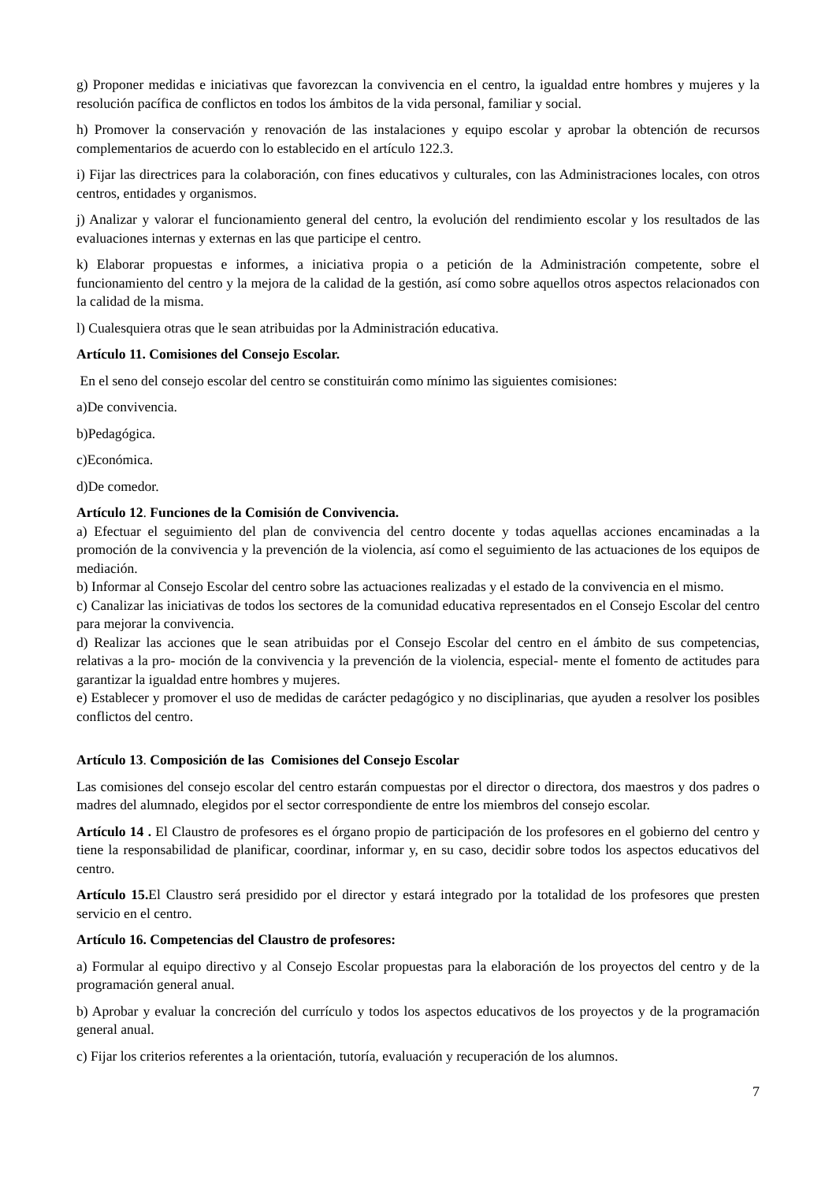g) Proponer medidas e iniciativas que favorezcan la convivencia en el centro, la igualdad entre hombres y mujeres y la resolución pacífica de conflictos en todos los ámbitos de la vida personal, familiar y social.
h) Promover la conservación y renovación de las instalaciones y equipo escolar y aprobar la obtención de recursos complementarios de acuerdo con lo establecido en el artículo 122.3.
i) Fijar las directrices para la colaboración, con fines educativos y culturales, con las Administraciones locales, con otros centros, entidades y organismos.
j) Analizar y valorar el funcionamiento general del centro, la evolución del rendimiento escolar y los resultados de las evaluaciones internas y externas en las que participe el centro.
k) Elaborar propuestas e informes, a iniciativa propia o a petición de la Administración competente, sobre el funcionamiento del centro y la mejora de la calidad de la gestión, así como sobre aquellos otros aspectos relacionados con la calidad de la misma.
l) Cualesquiera otras que le sean atribuidas por la Administración educativa.
Artículo 11. Comisiones del Consejo Escolar.
En el seno del consejo escolar del centro se constituirán como mínimo las siguientes comisiones:
a)De convivencia.
b)Pedagógica.
c)Económica.
d)De comedor.
Artículo 12. Funciones de la Comisión de Convivencia.
a) Efectuar el seguimiento del plan de convivencia del centro docente y todas aquellas acciones encaminadas a la promoción de la convivencia y la prevención de la violencia, así como el seguimiento de las actuaciones de los equipos de mediación.
b) Informar al Consejo Escolar del centro sobre las actuaciones realizadas y el estado de la convivencia en el mismo.
c) Canalizar las iniciativas de todos los sectores de la comunidad educativa representados en el Consejo Escolar del centro para mejorar la convivencia.
d) Realizar las acciones que le sean atribuidas por el Consejo Escolar del centro en el ámbito de sus competencias, relativas a la pro- moción de la convivencia y la prevención de la violencia, especial- mente el fomento de actitudes para garantizar la igualdad entre hombres y mujeres.
e) Establecer y promover el uso de medidas de carácter pedagógico y no disciplinarias, que ayuden a resolver los posibles conflictos del centro.
Artículo 13. Composición de las Comisiones del Consejo Escolar
Las comisiones del consejo escolar del centro estarán compuestas por el director o directora, dos maestros y dos padres o madres del alumnado, elegidos por el sector correspondiente de entre los miembros del consejo escolar.
Artículo 14 . El Claustro de profesores es el órgano propio de participación de los profesores en el gobierno del centro y tiene la responsabilidad de planificar, coordinar, informar y, en su caso, decidir sobre todos los aspectos educativos del centro.
Artículo 15. El Claustro será presidido por el director y estará integrado por la totalidad de los profesores que presten servicio en el centro.
Artículo 16. Competencias del Claustro de profesores:
a) Formular al equipo directivo y al Consejo Escolar propuestas para la elaboración de los proyectos del centro y de la programación general anual.
b) Aprobar y evaluar la concreción del currículo y todos los aspectos educativos de los proyectos y de la programación general anual.
c) Fijar los criterios referentes a la orientación, tutoría, evaluación y recuperación de los alumnos.
7